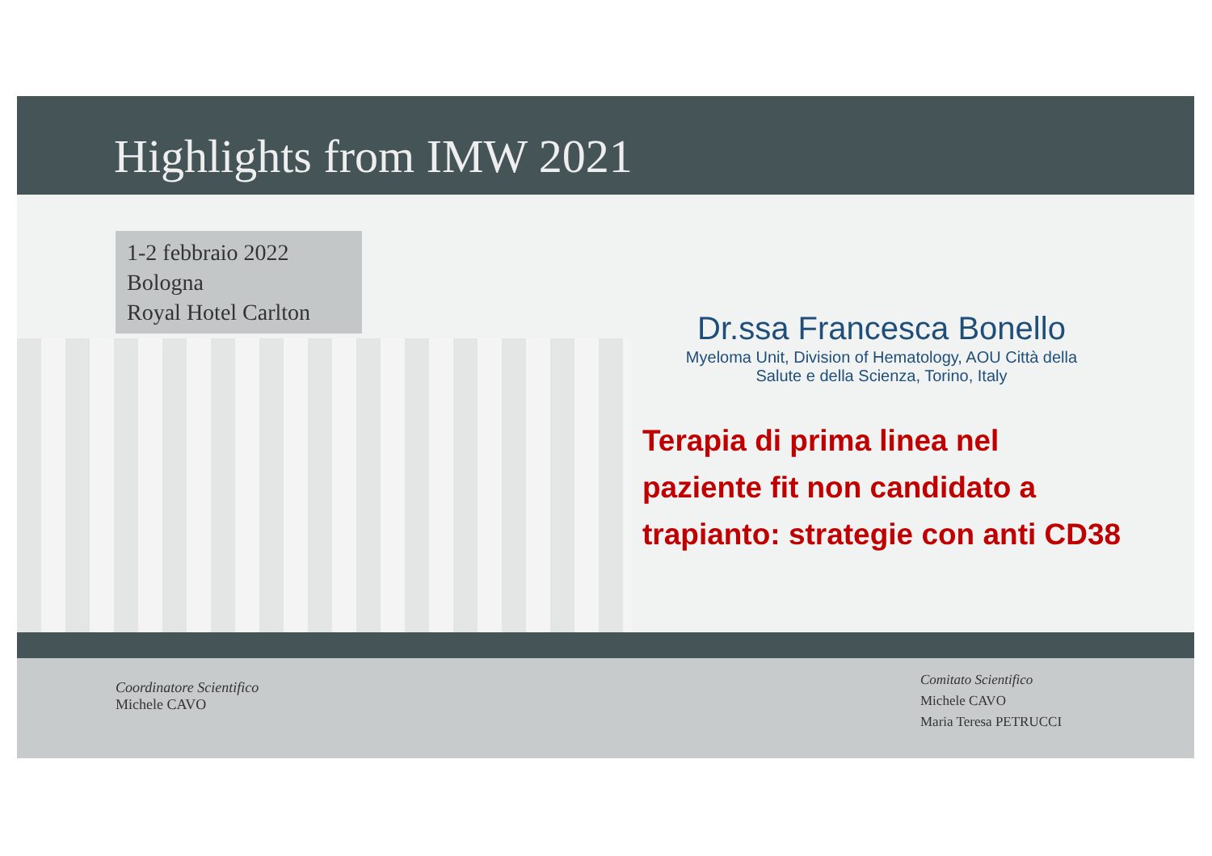Highlights from IMW 2021
1-2 febbraio 2022
Bologna
Royal Hotel Carlton
Dr.ssa Francesca Bonello
Myeloma Unit, Division of Hematology, AOU Città della
Salute e della Scienza, Torino, Italy
Terapia di prima linea nel
paziente fit non candidato a
trapianto: strategie con anti CD38
Coordinatore Scientifico
Michele CAVO
Comitato Scientifico
Michele CAVO
Maria Teresa PETRUCCI